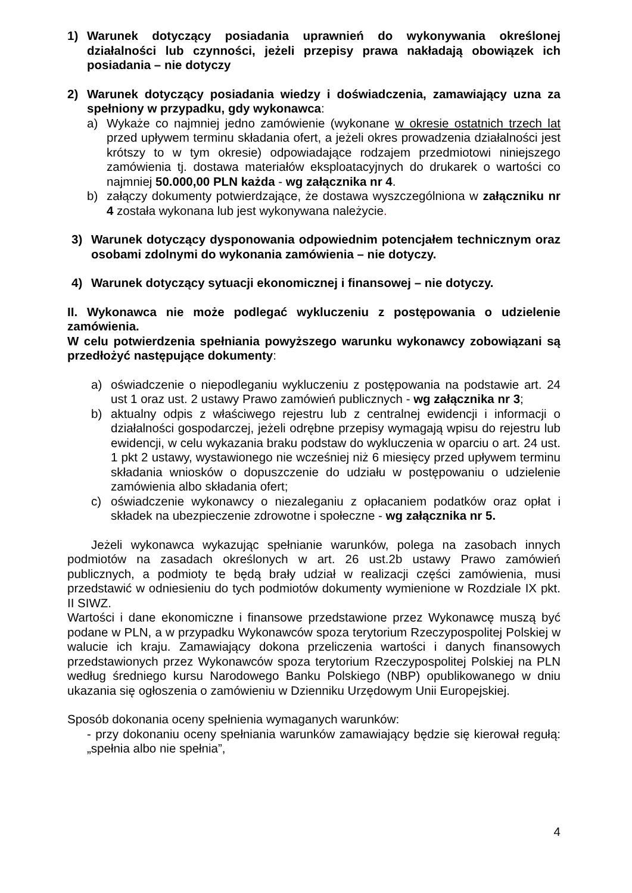1) Warunek dotyczący posiadania uprawnień do wykonywania określonej działalności lub czynności, jeżeli przepisy prawa nakładają obowiązek ich posiadania – nie dotyczy
2) Warunek dotyczący posiadania wiedzy i doświadczenia, zamawiający uzna za spełniony w przypadku, gdy wykonawca:
a) Wykaże co najmniej jedno zamówienie (wykonane w okresie ostatnich trzech lat przed upływem terminu składania ofert, a jeżeli okres prowadzenia działalności jest krótszy to w tym okresie) odpowiadające rodzajem przedmiotowi niniejszego zamówienia tj. dostawa materiałów eksploatacyjnych do drukarek o wartości co najmniej 50.000,00 PLN każda - wg załącznika nr 4.
b) załączy dokumenty potwierdzające, że dostawa wyszczególniona w załączniku nr 4 została wykonana lub jest wykonywana należycie.
3) Warunek dotyczący dysponowania odpowiednim potencjałem technicznym oraz osobami zdolnymi do wykonania zamówienia – nie dotyczy.
4) Warunek dotyczący sytuacji ekonomicznej i finansowej – nie dotyczy.
II. Wykonawca nie może podlegać wykluczeniu z postępowania o udzielenie zamówienia.
W celu potwierdzenia spełniania powyższego warunku wykonawcy zobowiązani są przedłożyć następujące dokumenty:
a) oświadczenie o niepodleganiu wykluczeniu z postępowania na podstawie art. 24 ust 1 oraz ust. 2 ustawy Prawo zamówień publicznych - wg załącznika nr 3;
b) aktualny odpis z właściwego rejestru lub z centralnej ewidencji i informacji o działalności gospodarczej, jeżeli odrębne przepisy wymagają wpisu do rejestru lub ewidencji, w celu wykazania braku podstaw do wykluczenia w oparciu o art. 24 ust. 1 pkt 2 ustawy, wystawionego nie wcześniej niż 6 miesięcy przed upływem terminu składania wniosków o dopuszczenie do udziału w postępowaniu o udzielenie zamówienia albo składania ofert;
c) oświadczenie wykonawcy o niezaleganiu z opłacaniem podatków oraz opłat i składek na ubezpieczenie zdrowotne i społeczne - wg załącznika nr 5.
Jeżeli wykonawca wykazując spełnianie warunków, polega na zasobach innych podmiotów na zasadach określonych w art. 26 ust.2b ustawy Prawo zamówień publicznych, a podmioty te będą brały udział w realizacji części zamówienia, musi przedstawić w odniesieniu do tych podmiotów dokumenty wymienione w Rozdziale IX pkt. II SIWZ.
Wartości i dane ekonomiczne i finansowe przedstawione przez Wykonawcę muszą być podane w PLN, a w przypadku Wykonawców spoza terytorium Rzeczypospolitej Polskiej w walucie ich kraju. Zamawiający dokona przeliczenia wartości i danych finansowych przedstawionych przez Wykonawców spoza terytorium Rzeczypospolitej Polskiej na PLN według średniego kursu Narodowego Banku Polskiego (NBP) opublikowanego w dniu ukazania się ogłoszenia o zamówieniu w Dzienniku Urzędowym Unii Europejskiej.
Sposób dokonania oceny spełnienia wymaganych warunków:
- przy dokonaniu oceny spełniania warunków zamawiający będzie się kierował regułą: „spełnia albo nie spełnia”,
4